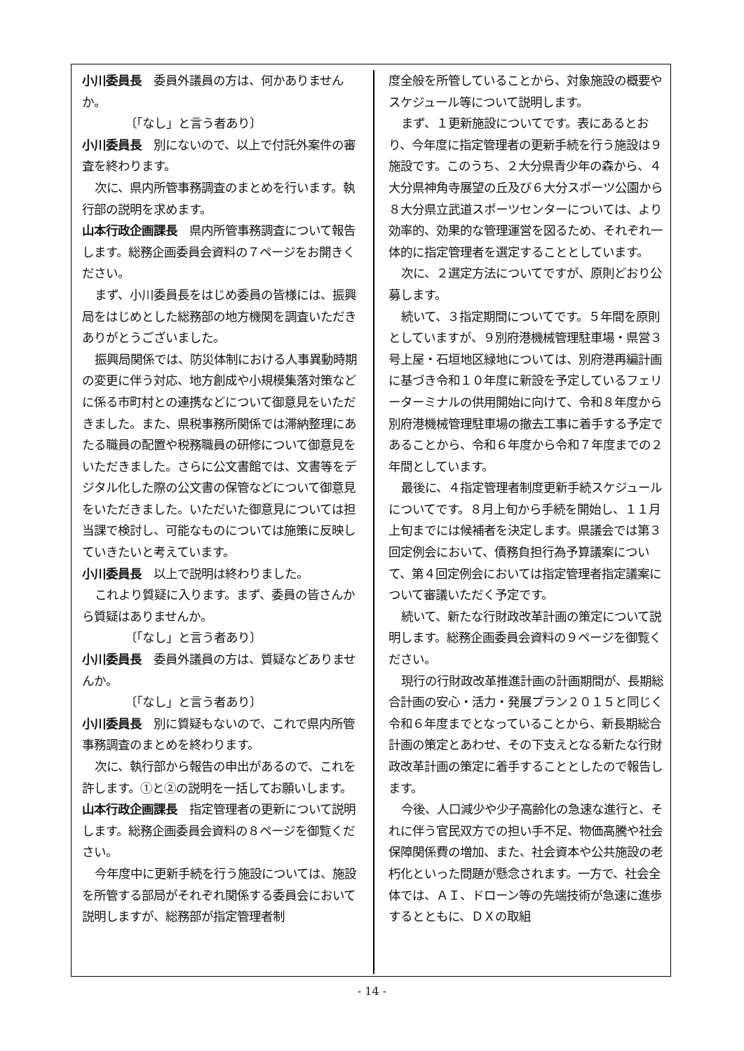小川委員長　委員外議員の方は、何かありませんか。
〔「なし」と言う者あり〕
小川委員長　別にないので、以上で付託外案件の審査を終わります。
次に、県内所管事務調査のまとめを行います。執行部の説明を求めます。
山本行政企画課長　県内所管事務調査について報告します。総務企画委員会資料の７ページをお開きください。
まず、小川委員長をはじめ委員の皆様には、振興局をはじめとした総務部の地方機関を調査いただきありがとうございました。
振興局関係では、防災体制における人事異動時期の変更に伴う対応、地方創成や小規模集落対策などに係る市町村との連携などについて御意見をいただきました。また、県税事務所関係では滞納整理にあたる職員の配置や税務職員の研修について御意見をいただきました。さらに公文書館では、文書等をデジタル化した際の公文書の保管などについて御意見をいただきました。いただいた御意見については担当課で検討し、可能なものについては施策に反映していきたいと考えています。
小川委員長　以上で説明は終わりました。
これより質疑に入ります。まず、委員の皆さんから質疑はありませんか。
〔「なし」と言う者あり〕
小川委員長　委員外議員の方は、質疑などありませんか。
〔「なし」と言う者あり〕
小川委員長　別に質疑もないので、これで県内所管事務調査のまとめを終わります。
次に、執行部から報告の申出があるので、これを許します。①と②の説明を一括してお願いします。
山本行政企画課長　指定管理者の更新について説明します。総務企画委員会資料の８ページを御覧ください。
今年度中に更新手続を行う施設については、施設を所管する部局がそれぞれ関係する委員会において説明しますが、総務部が指定管理者制
度全般を所管していることから、対象施設の概要やスケジュール等について説明します。
まず、１更新施設についてです。表にあるとおり、今年度に指定管理者の更新手続を行う施設は９施設です。このうち、２大分県青少年の森から、４大分県神角寺展望の丘及び６大分スポーツ公園から８大分県立武道スポーツセンターについては、より効率的、効果的な管理運営を図るため、それぞれ一体的に指定管理者を選定することとしています。
次に、２選定方法についてですが、原則どおり公募します。
続いて、３指定期間についてです。５年間を原則としていますが、９別府港機械管理駐車場・県営３号上屋・石垣地区緑地については、別府港再編計画に基づき令和１０年度に新設を予定しているフェリーターミナルの供用開始に向けて、令和８年度から別府港機械管理駐車場の撤去工事に着手する予定であることから、令和６年度から令和７年度までの２年間としています。
最後に、４指定管理者制度更新手続スケジュールについてです。８月上旬から手続を開始し、１１月上旬までには候補者を決定します。県議会では第３回定例会において、債務負担行為予算議案について、第４回定例会においては指定管理者指定議案について審議いただく予定です。
続いて、新たな行財政改革計画の策定について説明します。総務企画委員会資料の９ページを御覧ください。
現行の行財政改革推進計画の計画期間が、長期総合計画の安心・活力・発展プラン２０１５と同じく令和６年度までとなっていることから、新長期総合計画の策定とあわせ、その下支えとなる新たな行財政改革計画の策定に着手することとしたので報告します。
今後、人口減少や少子高齢化の急速な進行と、それに伴う官民双方での担い手不足、物価高騰や社会保障関係費の増加、また、社会資本や公共施設の老朽化といった問題が懸念されます。一方で、社会全体では、ＡＩ、ドローン等の先端技術が急速に進歩するとともに、ＤＸの取組
- 14 -